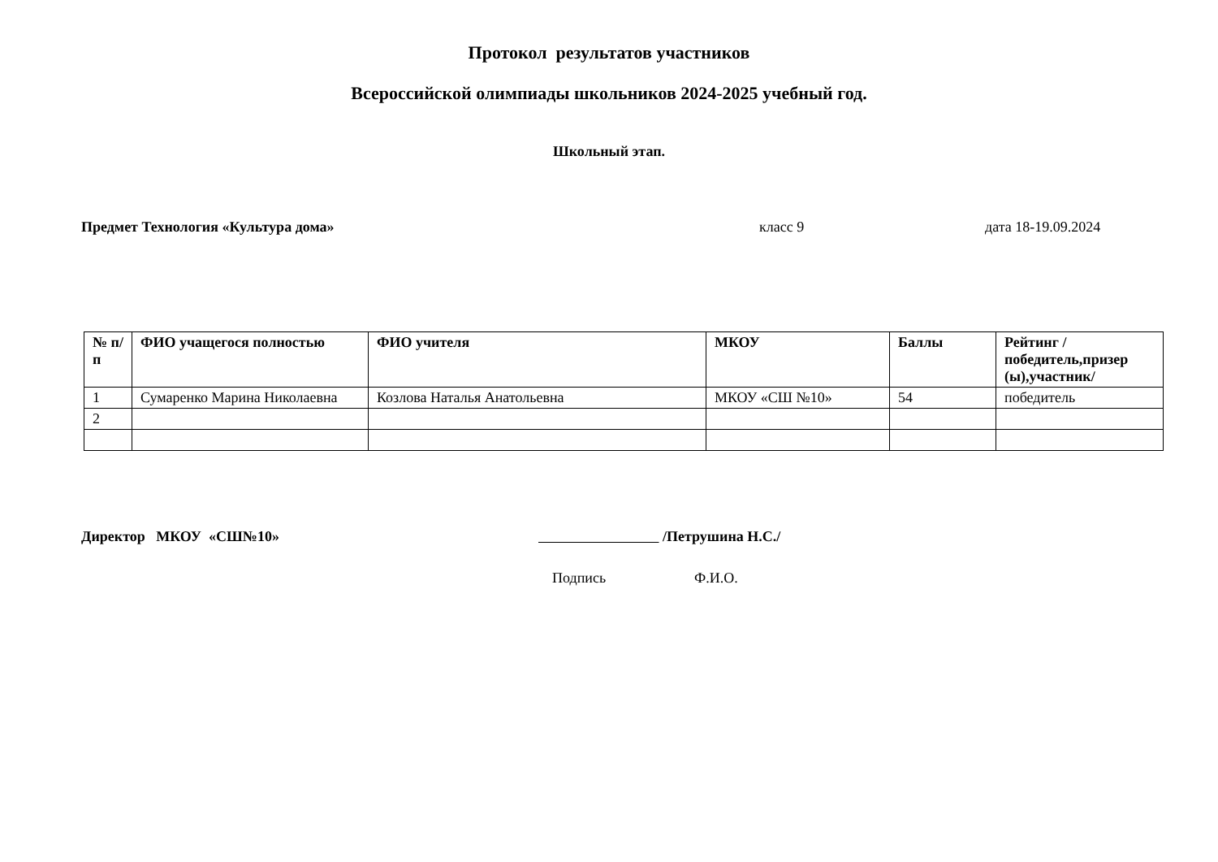Протокол результатов участников
Всероссийской олимпиады школьников 2024-2025 учебный год.
Школьный этап.
Предмет Технология «Культура дома» класс 9 дата 18-19.09.2024
| № п/п | ФИО учащегося полностью | ФИО учителя | МКОУ | Баллы | Рейтинг /победитель,призер (ы),участник/ |
| --- | --- | --- | --- | --- | --- |
| 1 | Сумаренко Марина Николаевна | Козлова Наталья Анатольевна | МКОУ «СШ №10» | 54 | победитель |
| 2 | | | | | |
Директор МКОУ «СШ№10» /Петрушина Н.С./
Подпись Ф.И.О.